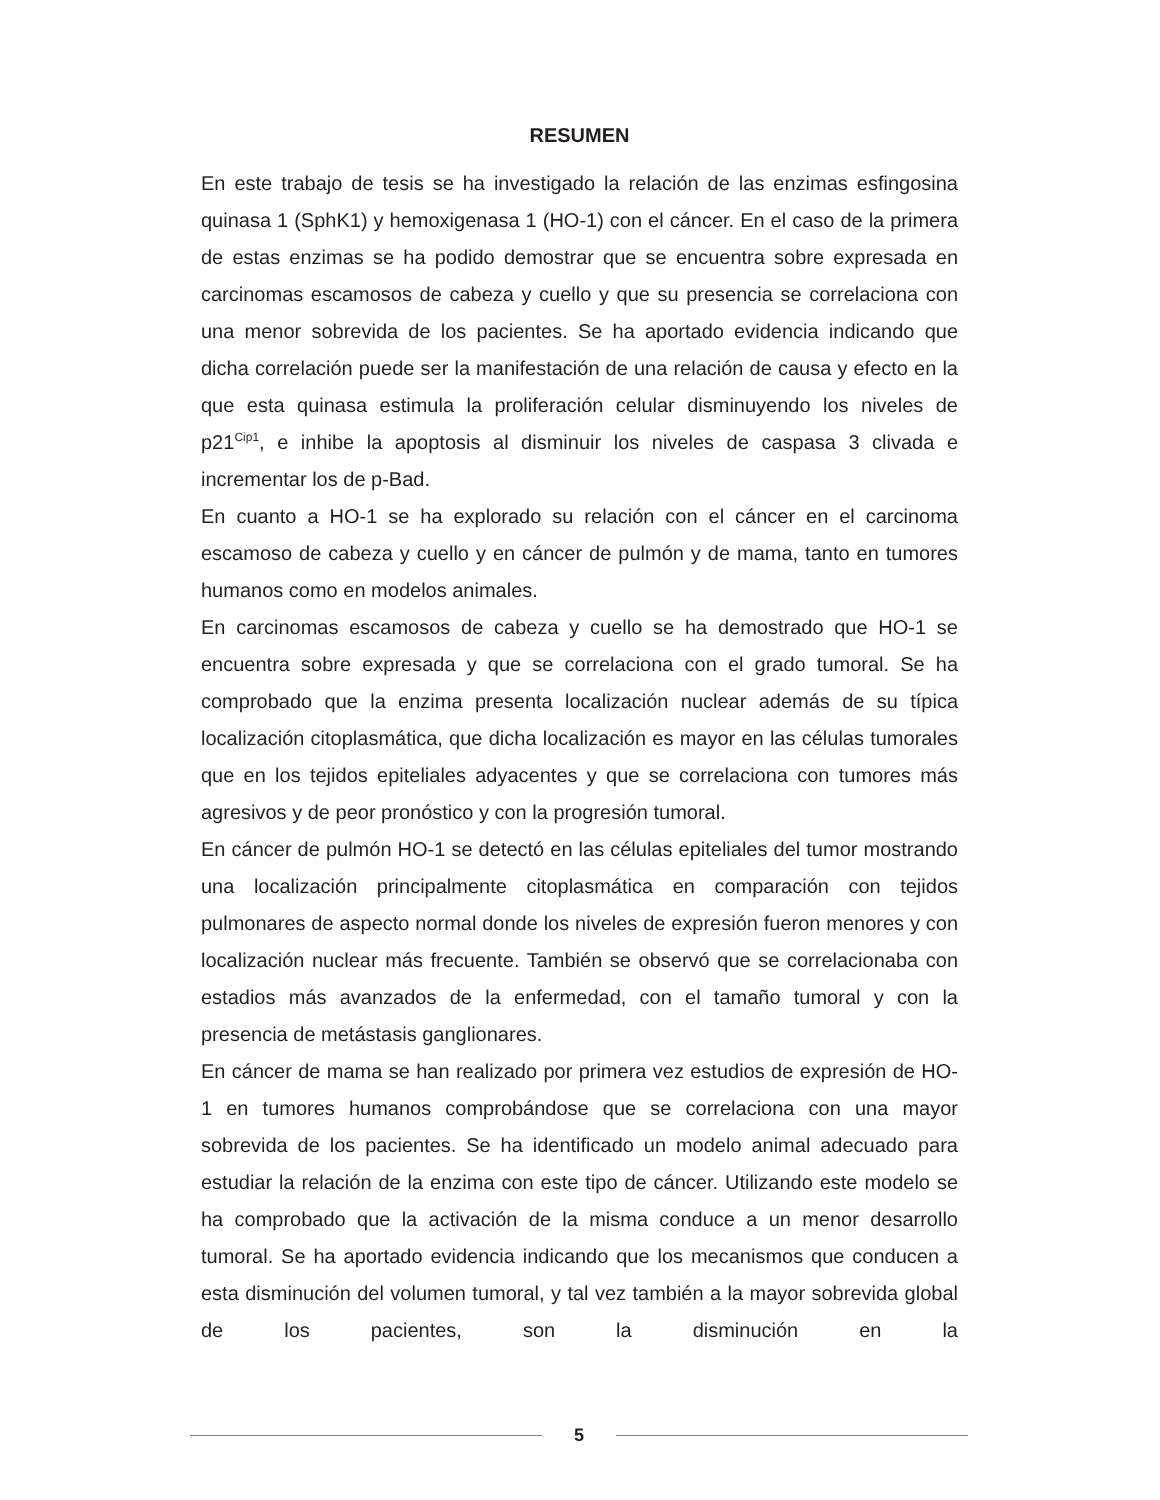RESUMEN
En este trabajo de tesis se ha investigado la relación de las enzimas esfingosina quinasa 1 (SphK1) y hemoxigenasa 1 (HO-1) con el cáncer. En el caso de la primera de estas enzimas se ha podido demostrar que se encuentra sobre expresada en carcinomas escamosos de cabeza y cuello y que su presencia se correlaciona con una menor sobrevida de los pacientes. Se ha aportado evidencia indicando que dicha correlación puede ser la manifestación de una relación de causa y efecto en la que esta quinasa estimula la proliferación celular disminuyendo los niveles de p21<sup>Cip1</sup>, e inhibe la apoptosis al disminuir los niveles de caspasa 3 clivada e incrementar los de p-Bad.
En cuanto a HO-1 se ha explorado su relación con el cáncer en el carcinoma escamoso de cabeza y cuello y en cáncer de pulmón y de mama, tanto en tumores humanos como en modelos animales.
En carcinomas escamosos de cabeza y cuello se ha demostrado que HO-1 se encuentra sobre expresada y que se correlaciona con el grado tumoral. Se ha comprobado que la enzima presenta localización nuclear además de su típica localización citoplasmática, que dicha localización es mayor en las células tumorales que en los tejidos epiteliales adyacentes y que se correlaciona con tumores más agresivos y de peor pronóstico y con la progresión tumoral.
En cáncer de pulmón HO-1 se detectó en las células epiteliales del tumor mostrando una localización principalmente citoplasmática en comparación con tejidos pulmonares de aspecto normal donde los niveles de expresión fueron menores y con localización nuclear más frecuente. También se observó que se correlacionaba con estadios más avanzados de la enfermedad, con el tamaño tumoral y con la presencia de metástasis ganglionares.
En cáncer de mama se han realizado por primera vez estudios de expresión de HO-1 en tumores humanos comprobándose que se correlaciona con una mayor sobrevida de los pacientes. Se ha identificado un modelo animal adecuado para estudiar la relación de la enzima con este tipo de cáncer. Utilizando este modelo se ha comprobado que la activación de la misma conduce a un menor desarrollo tumoral. Se ha aportado evidencia indicando que los mecanismos que conducen a esta disminución del volumen tumoral, y tal vez también a la mayor sobrevida global de los pacientes, son la disminución en la
5